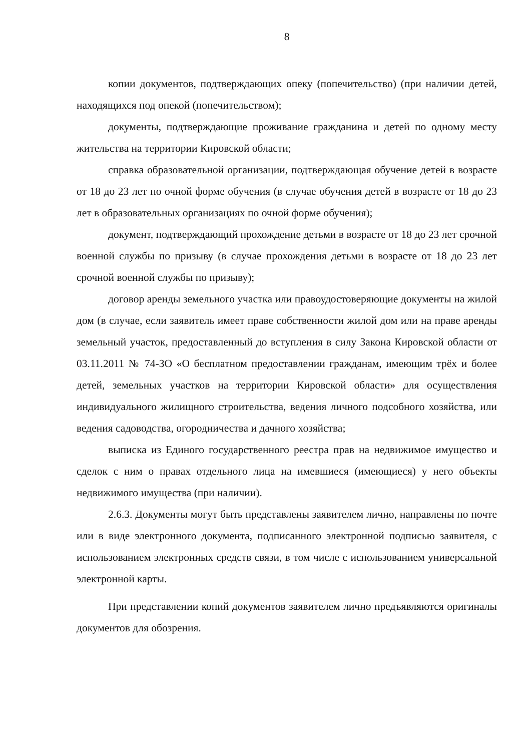8
копии документов, подтверждающих опеку (попечительство) (при наличии детей, находящихся под опекой (попечительством);
документы, подтверждающие проживание гражданина и детей по одному месту жительства на территории Кировской области;
справка образовательной организации, подтверждающая обучение детей в возрасте от 18 до 23 лет по очной форме обучения (в случае обучения детей в возрасте от 18 до 23 лет в образовательных организациях по очной форме обучения);
документ, подтверждающий прохождение детьми в возрасте от 18 до 23 лет срочной военной службы по призыву (в случае прохождения детьми в возрасте от 18 до 23 лет срочной военной службы по призыву);
договор аренды земельного участка или правоудостоверяющие документы на жилой дом (в случае, если заявитель имеет праве собственности жилой дом или на праве аренды земельный участок, предоставленный до вступления в силу Закона Кировской области от 03.11.2011 № 74-ЗО «О бесплатном предоставлении гражданам, имеющим трёх и более детей, земельных участков на территории Кировской области» для осуществления индивидуального жилищного строительства, ведения личного подсобного хозяйства, или ведения садоводства, огородничества и дачного хозяйства;
выписка из Единого государственного реестра прав на недвижимое имущество и сделок с ним о правах отдельного лица на имевшиеся (имеющиеся) у него объекты недвижимого имущества (при наличии).
2.6.3. Документы могут быть представлены заявителем лично, направлены по почте или в виде электронного документа, подписанного электронной подписью заявителя, с использованием электронных средств связи, в том числе с использованием универсальной электронной карты.
При представлении копий документов заявителем лично предъявляются оригиналы документов для обозрения.